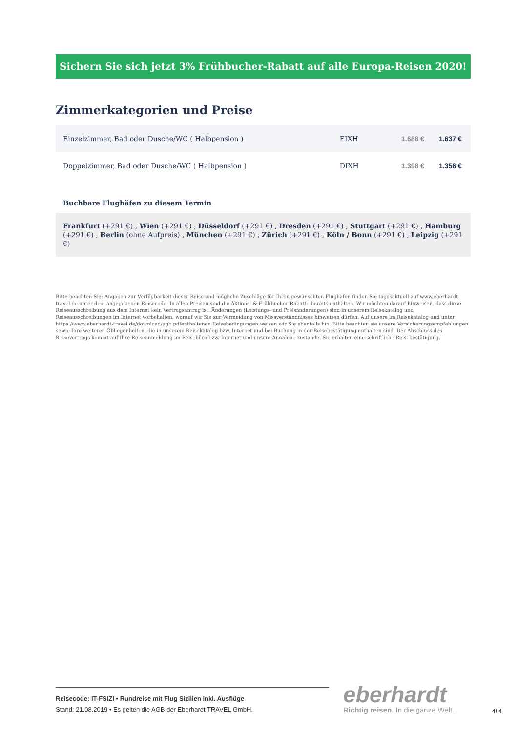Sichern Sie sich jetzt 3% Frühbucher-Rabatt auf alle Europa-Reisen 2020!
Zimmerkategorien und Preise
| Einzelzimmer, Bad oder Dusche/WC ( Halbpension ) | EIXH | 1.688 € | 1.637 € |
| Doppelzimmer, Bad oder Dusche/WC ( Halbpension ) | DIXH | 1.398 € | 1.356 € |
Buchbare Flughäfen zu diesem Termin
Frankfurt (+291 €) , Wien (+291 €) , Düsseldorf (+291 €) , Dresden (+291 €) , Stuttgart (+291 €) , Hamburg (+291 €) , Berlin (ohne Aufpreis) , München (+291 €) , Zürich (+291 €) , Köln / Bonn (+291 €) , Leipzig (+291 €)
Bitte beachten Sie: Angaben zur Verfügbarkeit dieser Reise und mögliche Zuschläge für Ihren gewünschten Flughafen finden Sie tagesaktuell auf www.eberhardt-travel.de unter dem angegebenen Reisecode. In allen Preisen sind die Aktions- & Frühbucher-Rabatte bereits enthalten. Wir möchten darauf hinweisen, dass diese Reiseausschreibung aus dem Internet kein Vertragsantrag ist. Änderungen (Leistungs- und Preisänderungen) sind in unserem Reisekatalog und Reiseausschreibungen im Internet vorbehalten, worauf wir Sie zur Vermeidung von Missverständnisses hinweisen dürfen. Auf unsere im Reisekatalog und unter https://www.eberhardt-travel.de/download/agb.pdfenthaltenen Reisebedingungen weisen wir Sie ebenfalls hin. Bitte beachten sie unsere Versicherungsempfehlungen sowie Ihre weiteren Obliegenheiten, die in unserem Reisekatalog bzw. Internet und bei Buchung in der Reisebestätigung enthalten sind. Der Abschluss des Reisevertrags kommt auf Ihre Reiseanmeldung im Reisebüro bzw. Internet und unsere Annahme zustande. Sie erhalten eine schriftliche Reisebestätigung.
Reisecode: IT-FSIZI • Rundreise mit Flug Sizilien inkl. Ausflüge
Stand: 21.08.2019 • Es gelten die AGB der Eberhardt TRAVEL GmbH.
eberhardt
Richtig reisen. In die ganze Welt.
4/ 4